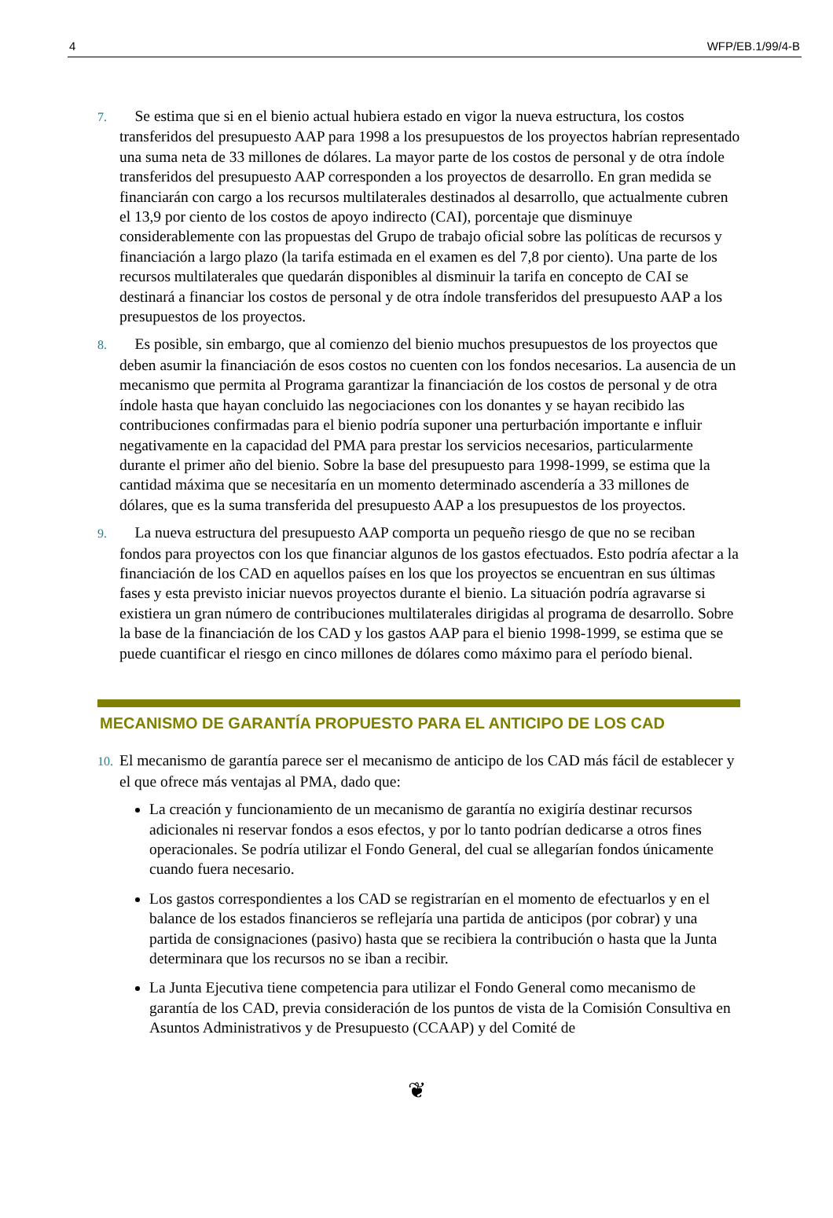4 WFP/EB.1/99/4-B
7. Se estima que si en el bienio actual hubiera estado en vigor la nueva estructura, los costos transferidos del presupuesto AAP para 1998 a los presupuestos de los proyectos habrían representado una suma neta de 33 millones de dólares. La mayor parte de los costos de personal y de otra índole transferidos del presupuesto AAP corresponden a los proyectos de desarrollo. En gran medida se financiarán con cargo a los recursos multilaterales destinados al desarrollo, que actualmente cubren el 13,9 por ciento de los costos de apoyo indirecto (CAI), porcentaje que disminuye considerablemente con las propuestas del Grupo de trabajo oficial sobre las políticas de recursos y financiación a largo plazo (la tarifa estimada en el examen es del 7,8 por ciento). Una parte de los recursos multilaterales que quedarán disponibles al disminuir la tarifa en concepto de CAI se destinará a financiar los costos de personal y de otra índole transferidos del presupuesto AAP a los presupuestos de los proyectos.
8. Es posible, sin embargo, que al comienzo del bienio muchos presupuestos de los proyectos que deben asumir la financiación de esos costos no cuenten con los fondos necesarios. La ausencia de un mecanismo que permita al Programa garantizar la financiación de los costos de personal y de otra índole hasta que hayan concluido las negociaciones con los donantes y se hayan recibido las contribuciones confirmadas para el bienio podría suponer una perturbación importante e influir negativamente en la capacidad del PMA para prestar los servicios necesarios, particularmente durante el primer año del bienio. Sobre la base del presupuesto para 1998-1999, se estima que la cantidad máxima que se necesitaría en un momento determinado ascendería a 33 millones de dólares, que es la suma transferida del presupuesto AAP a los presupuestos de los proyectos.
9. La nueva estructura del presupuesto AAP comporta un pequeño riesgo de que no se reciban fondos para proyectos con los que financiar algunos de los gastos efectuados. Esto podría afectar a la financiación de los CAD en aquellos países en los que los proyectos se encuentran en sus últimas fases y esta previsto iniciar nuevos proyectos durante el bienio. La situación podría agravarse si existiera un gran número de contribuciones multilaterales dirigidas al programa de desarrollo. Sobre la base de la financiación de los CAD y los gastos AAP para el bienio 1998-1999, se estima que se puede cuantificar el riesgo en cinco millones de dólares como máximo para el período bienal.
MECANISMO DE GARANTÍA PROPUESTO PARA EL ANTICIPO DE LOS CAD
10. El mecanismo de garantía parece ser el mecanismo de anticipo de los CAD más fácil de establecer y el que ofrece más ventajas al PMA, dado que:
La creación y funcionamiento de un mecanismo de garantía no exigiría destinar recursos adicionales ni reservar fondos a esos efectos, y por lo tanto podrían dedicarse a otros fines operacionales. Se podría utilizar el Fondo General, del cual se allegarían fondos únicamente cuando fuera necesario.
Los gastos correspondientes a los CAD se registrarían en el momento de efectuarlos y en el balance de los estados financieros se reflejaría una partida de anticipos (por cobrar) y una partida de consignaciones (pasivo) hasta que se recibiera la contribución o hasta que la Junta determinara que los recursos no se iban a recibir.
La Junta Ejecutiva tiene competencia para utilizar el Fondo General como mecanismo de garantía de los CAD, previa consideración de los puntos de vista de la Comisión Consultiva en Asuntos Administrativos y de Presupuesto (CCAAP) y del Comité de
❦